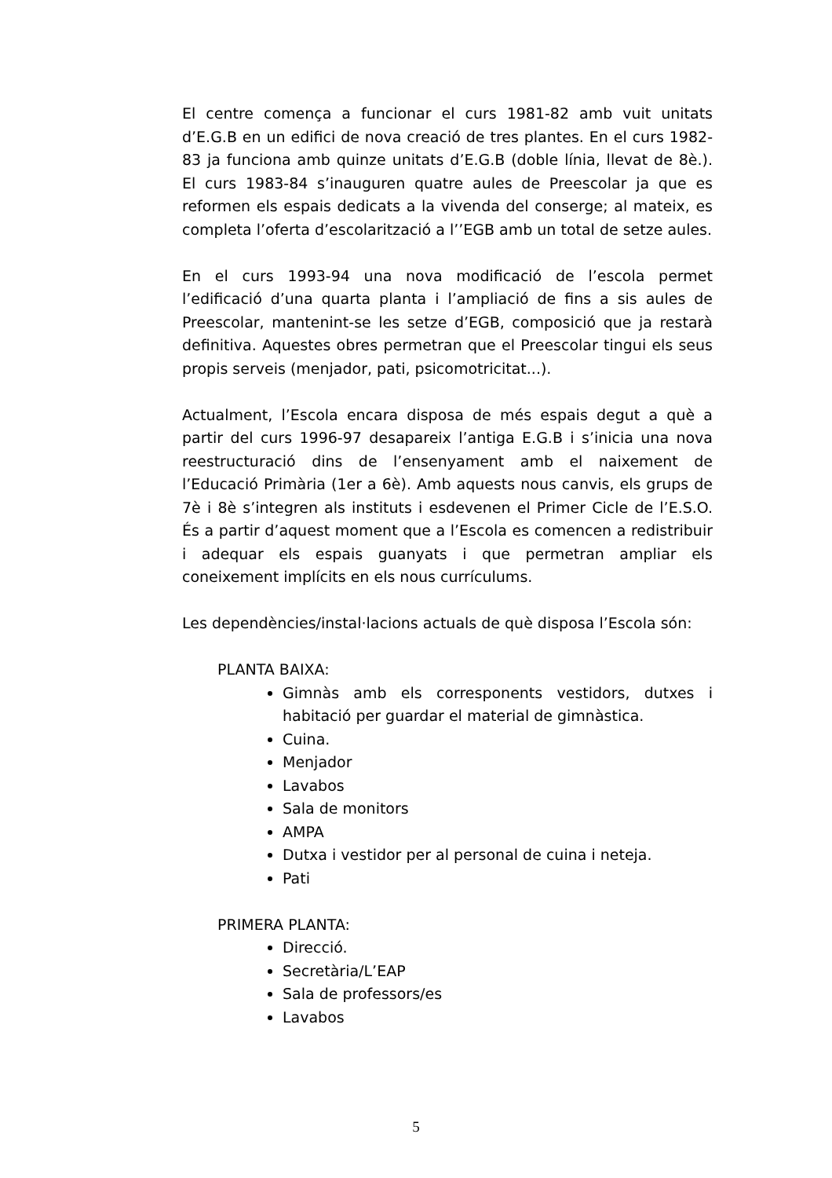El centre comença a funcionar el curs 1981-82 amb vuit unitats d’E.G.B en un edifici de nova creació de tres plantes. En el curs 1982-83 ja funciona amb quinze unitats d’E.G.B (doble línia, llevat de 8è.). El curs 1983-84 s’inauguren quatre aules de Preescolar ja que es reformen els espais dedicats a la vivenda del conserge; al mateix, es completa l’oferta d’escolarització a l’’EGB amb un total de setze aules.
En el curs 1993-94 una nova modificació de l’escola permet l’edificació d’una quarta planta i l’ampliació de fins a sis aules de Preescolar, mantenint-se les setze d’EGB, composició que ja restarà definitiva. Aquestes obres permetran que el Preescolar tingui els seus propis serveis (menjador, pati, psicomotricitat...).
Actualment, l’Escola encara disposa de més espais degut a què a partir del curs 1996-97 desapareix l’antiga E.G.B i s’inicia una nova reestructuració dins de l’ensenyament amb el naixement de l’Educació Primària (1er a 6è). Amb aquests nous canvis, els grups de 7è i 8è s’integren als instituts i esdevenen el Primer Cicle de l’E.S.O. És a partir d’aquest moment que a l’Escola es comencen a redistribuir i adequar els espais guanyats i que permetran ampliar els coneixement implícits en els nous currículums.
Les dependències/instal·lacions actuals de què disposa l’Escola són:
PLANTA BAIXA:
Gimnàs amb els corresponents vestidors, dutxes i habitació per guardar el material de gimnàstica.
Cuina.
Menjador
Lavabos
Sala de monitors
AMPA
Dutxa i vestidor per al personal de cuina i neteja.
Pati
PRIMERA PLANTA:
Direcció.
Secretària/L’EAP
Sala de professors/es
Lavabos
5